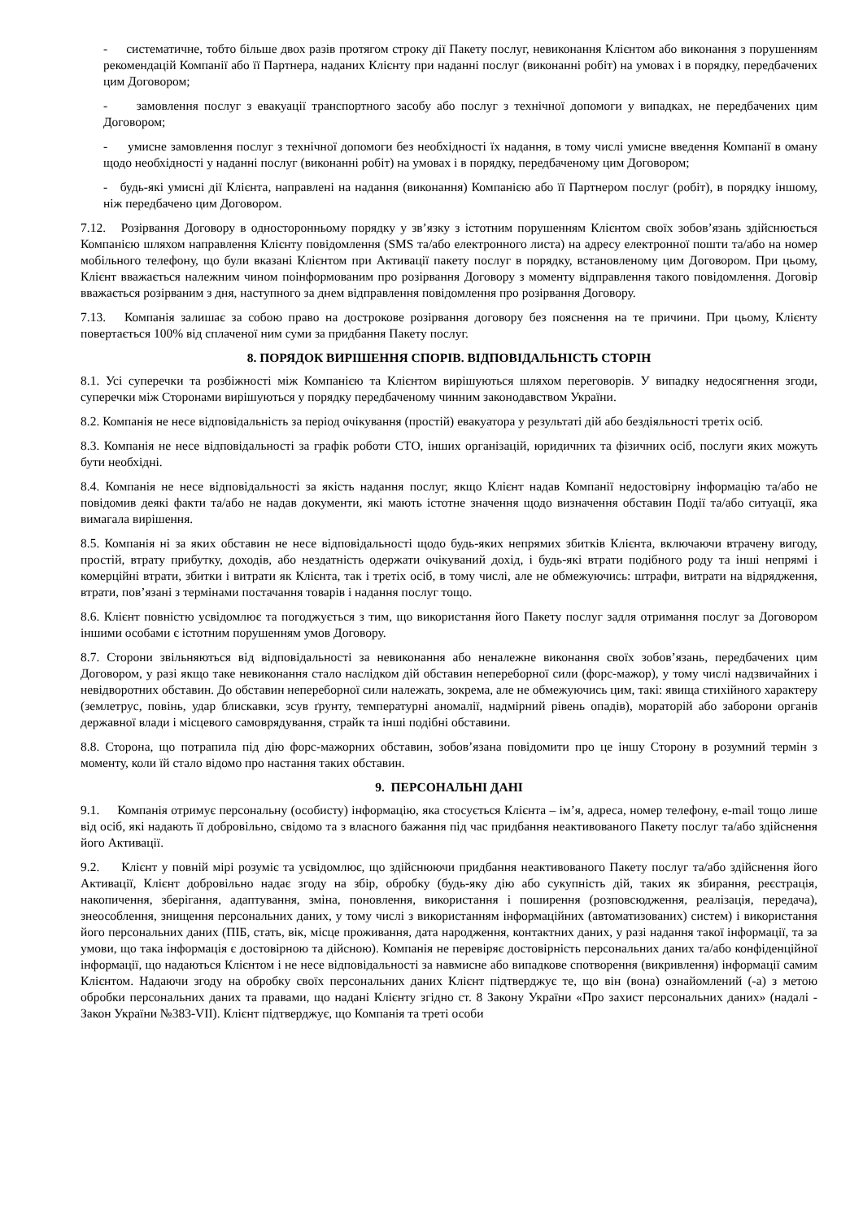- систематичне, тобто більше двох разів протягом строку дії Пакету послуг, невиконання Клієнтом або виконання з порушенням рекомендацій Компанії або її Партнера, наданих Клієнту при наданні послуг (виконанні робіт) на умовах і в порядку, передбачених цим Договором;
- замовлення послуг з евакуації транспортного засобу або послуг з технічної допомоги у випадках, не передбачених цим Договором;
- умисне замовлення послуг з технічної допомоги без необхідності їх надання, в тому числі умисне введення Компанії в оману щодо необхідності у наданні послуг (виконанні робіт) на умовах і в порядку, передбаченому цим Договором;
- будь-які умисні дії Клієнта, направлені на надання (виконання) Компанією або її Партнером послуг (робіт), в порядку іншому, ніж передбачено цим Договором.
7.12. Розірвання Договору в односторонньому порядку у зв’язку з істотним порушенням Клієнтом своїх зобов’язань здійснюється Компанією шляхом направлення Клієнту повідомлення (SMS та/або електронного листа) на адресу електронної пошти та/або на номер мобільного телефону, що були вказані Клієнтом при Активації пакету послуг в порядку, встановленому цим Договором. При цьому, Клієнт вважається належним чином поінформованим про розірвання Договору з моменту відправлення такого повідомлення. Договір вважається розірваним з дня, наступного за днем відправлення повідомлення про розірвання Договору.
7.13. Компанія залишає за собою право на дострокове розірвання договору без пояснення на те причини. При цьому, Клієнту повертається 100% від сплаченої ним суми за придбання Пакету послуг.
8. ПОРЯДОК ВИРІШЕННЯ СПОРІВ. ВІДПОВІДАЛЬНІСТЬ СТОРІН
8.1. Усі суперечки та розбіжності між Компанією та Клієнтом вирішуються шляхом переговорів. У випадку недосягнення згоди, суперечки між Сторонами вирішуються у порядку передбаченому чинним законодавством України.
8.2. Компанія не несе відповідальність за період очікування (простій) евакуатора у результаті дій або бездіяльності третіх осіб.
8.3. Компанія не несе відповідальності за графік роботи СТО, інших організацій, юридичних та фізичних осіб, послуги яких можуть бути необхідні.
8.4. Компанія не несе відповідальності за якість надання послуг, якщо Клієнт надав Компанії недостовірну інформацію та/або не повідомив деякі факти та/або не надав документи, які мають істотне значення щодо визначення обставин Події та/або ситуації, яка вимагала вирішення.
8.5. Компанія ні за яких обставин не несе відповідальності щодо будь-яких непрямих збитків Клієнта, включаючи втрачену вигоду, простій, втрату прибутку, доходів, або нездатність одержати очікуваний дохід, і будь-які втрати подібного роду та інші непрямі і комерційні втрати, збитки і витрати як Клієнта, так і третіх осіб, в тому числі, але не обмежуючись: штрафи, витрати на відрядження, втрати, пов’язані з термінами постачання товарів і надання послуг тощо.
8.6. Клієнт повністю усвідомлює та погоджується з тим, що використання його Пакету послуг задля отримання послуг за Договором іншими особами є істотним порушенням умов Договору.
8.7. Сторони звільняються від відповідальності за невиконання або неналежне виконання своїх зобов’язань, передбачених цим Договором, у разі якщо таке невиконання стало наслідком дій обставин непереборної сили (форс-мажор), у тому числі надзвичайних і невідворотних обставин. До обставин непереборної сили належать, зокрема, але не обмежуючись цим, такі: явища стихійного характеру (землетрус, повінь, удар блискавки, зсув ґрунту, температурні аномалії, надмірний рівень опадів), мораторій або заборони органів державної влади і місцевого самоврядування, страйк та інші подібні обставини.
8.8. Сторона, що потрапила під дію форс-мажорних обставин, зобов’язана повідомити про це іншу Сторону в розумний термін з моменту, коли їй стало відомо про настання таких обставин.
9. ПЕРСОНАЛЬНІ ДАНІ
9.1. Компанія отримує персональну (особисту) інформацію, яка стосується Клієнта – ім’я, адреса, номер телефону, e-mail тощо лише від осіб, які надають її добровільно, свідомо та з власного бажання під час придбання неактивованого Пакету послуг та/або здійснення його Активації.
9.2. Клієнт у повній мірі розуміє та усвідомлює, що здійснюючи придбання неактивованого Пакету послуг та/або здійснення його Активації, Клієнт добровільно надає згоду на збір, обробку (будь-яку дію або сукупність дій, таких як збирання, реєстрація, накопичення, зберігання, адаптування, зміна, поновлення, використання і поширення (розповсюдження, реалізація, передача), знеособлення, знищення персональних даних, у тому числі з використанням інформаційних (автоматизованих) систем) і використання його персональних даних (ПІБ, стать, вік, місце проживання, дата народження, контактних даних, у разі надання такої інформації, та за умови, що така інформація є достовірною та дійсною). Компанія не перевіряє достовірність персональних даних та/або конфіденційної інформації, що надаються Клієнтом і не несе відповідальності за навмисне або випадкове спотворення (викривлення) інформації самим Клієнтом. Надаючи згоду на обробку своїх персональних даних Клієнт підтверджує те, що він (вона) ознайомлений (-а) з метою обробки персональних даних та правами, що надані Клієнту згідно ст. 8 Закону України «Про захист персональних даних» (надалі - Закон України №383-VII). Клієнт підтверджує, що Компанія та треті особи